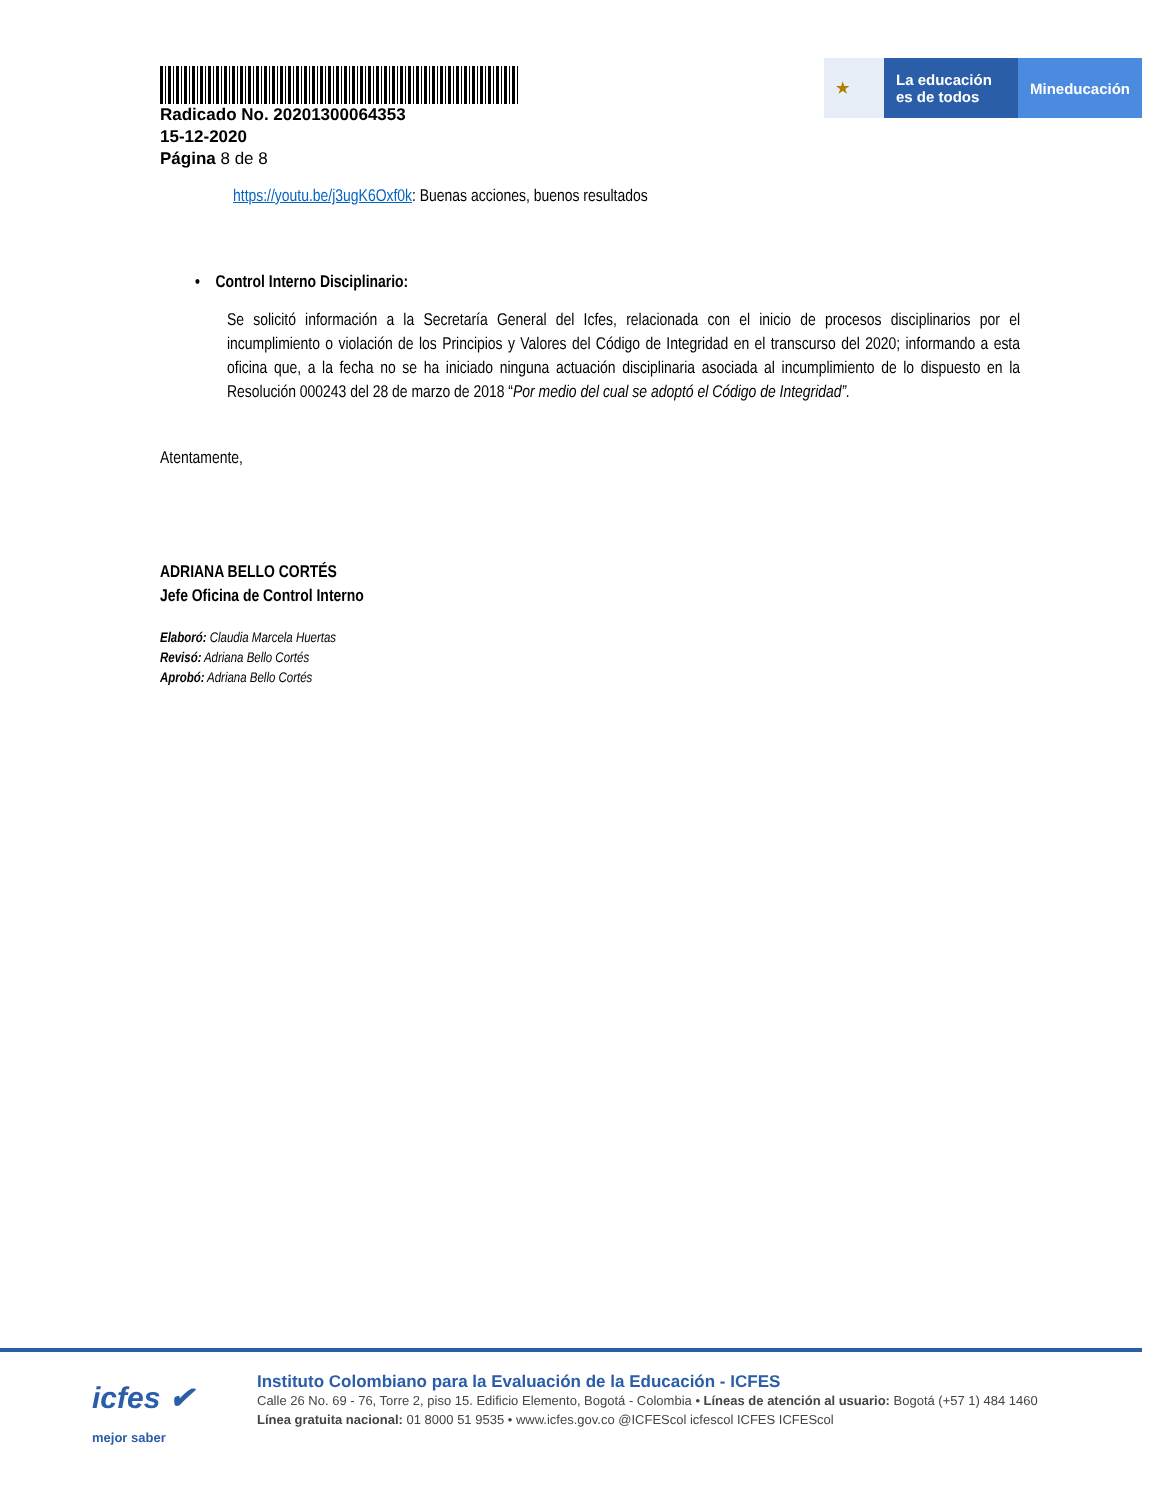Radicado No. 20201300064353
15-12-2020
Página 8 de 8
★ La educación
es de todos
Mineducación
https://youtu.be/j3ugK6Oxf0k: Buenas acciones, buenos resultados
• Control Interno Disciplinario:
Se solicitó información a la Secretaría General del Icfes, relacionada con el inicio de procesos disciplinarios por el incumplimiento o violación de los Principios y Valores del Código de Integridad en el transcurso del 2020; informando a esta oficina que, a la fecha no se ha iniciado ninguna actuación disciplinaria asociada al incumplimiento de lo dispuesto en la Resolución 000243 del 28 de marzo de 2018 “Por medio del cual se adoptó el Código de Integridad”.
Atentamente,
ADRIANA BELLO CORTÉS
Jefe Oficina de Control Interno
Elaboró: Claudia Marcela Huertas
Revisó: Adriana Bello Cortés
Aprobó: Adriana Bello Cortés
icfes ✔
mejor saber
Instituto Colombiano para la Evaluación de la Educación - ICFES
Calle 26 No. 69 - 76, Torre 2, piso 15. Edificio Elemento, Bogotá - Colombia • Líneas de atención al usuario: Bogotá (+57 1) 484 1460
Línea gratuita nacional: 01 8000 51 9535 • www.icfes.gov.co @ICFEScol icfescol ICFES ICFEScol